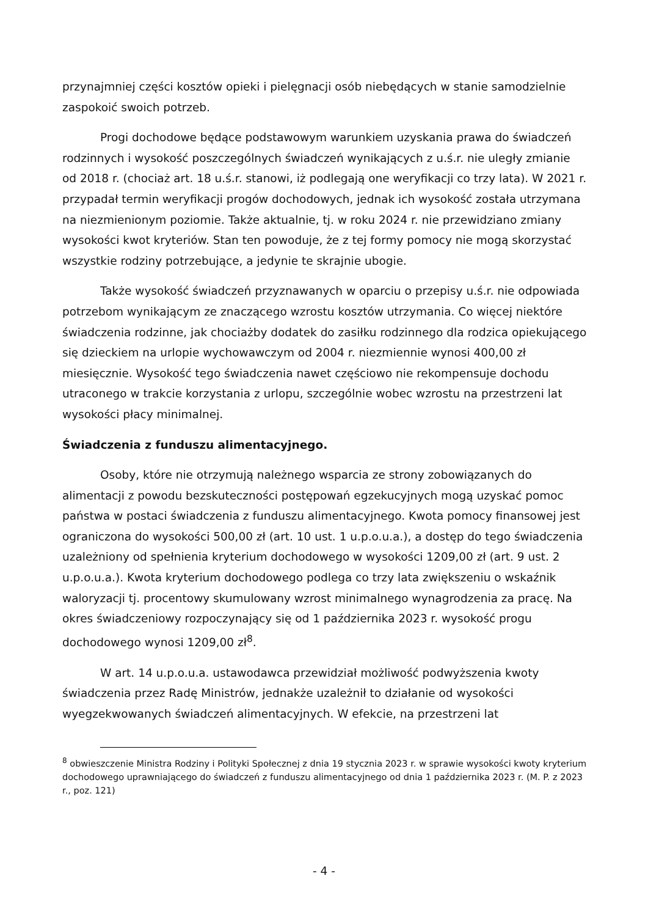przynajmniej części kosztów opieki i pielęgnacji osób niebędących w stanie samodzielnie zaspokoić swoich potrzeb.
Progi dochodowe będące podstawowym warunkiem uzyskania prawa do świadczeń rodzinnych i wysokość poszczególnych świadczeń wynikających z u.ś.r. nie uległy zmianie od 2018 r. (chociaż art. 18 u.ś.r. stanowi, iż podlegają one weryfikacji co trzy lata). W 2021 r. przypadał termin weryfikacji progów dochodowych, jednak ich wysokość została utrzymana na niezmienionym poziomie. Także aktualnie, tj. w roku 2024 r. nie przewidziano zmiany wysokości kwot kryteriów. Stan ten powoduje, że z tej formy pomocy nie mogą skorzystać wszystkie rodziny potrzebujące, a jedynie te skrajnie ubogie.
Także wysokość świadczeń przyznawanych w oparciu o przepisy u.ś.r. nie odpowiada potrzebom wynikającym ze znaczącego wzrostu kosztów utrzymania. Co więcej niektóre świadczenia rodzinne, jak chociażby dodatek do zasiłku rodzinnego dla rodzica opiekującego się dzieckiem na urlopie wychowawczym od 2004 r. niezmiennie wynosi 400,00 zł miesięcznie. Wysokość tego świadczenia nawet częściowo nie rekompensuje dochodu utraconego w trakcie korzystania z urlopu, szczególnie wobec wzrostu na przestrzeni lat wysokości płacy minimalnej.
Świadczenia z funduszu alimentacyjnego.
Osoby, które nie otrzymują należnego wsparcia ze strony zobowiązanych do alimentacji z powodu bezskuteczności postępowań egzekucyjnych mogą uzyskać pomoc państwa w postaci świadczenia z funduszu alimentacyjnego. Kwota pomocy finansowej jest ograniczona do wysokości 500,00 zł (art. 10 ust. 1 u.p.o.u.a.), a dostęp do tego świadczenia uzależniony od spełnienia kryterium dochodowego w wysokości 1209,00 zł (art. 9 ust. 2 u.p.o.u.a.). Kwota kryterium dochodowego podlega co trzy lata zwiększeniu o wskaźnik waloryzacji tj. procentowy skumulowany wzrost minimalnego wynagrodzenia za pracę. Na okres świadczeniowy rozpoczynający się od 1 października 2023 r. wysokość progu dochodowego wynosi 1209,00 zł<sup>8</sup>.
W art. 14 u.p.o.u.a. ustawodawca przewidział możliwość podwyższenia kwoty świadczenia przez Radę Ministrów, jednakże uzależnił to działanie od wysokości wyegzekwowanych świadczeń alimentacyjnych. W efekcie, na przestrzeni lat
<sup>8</sup> obwieszczenie Ministra Rodziny i Polityki Społecznej z dnia 19 stycznia 2023 r. w sprawie wysokości kwoty kryterium dochodowego uprawniającego do świadczeń z funduszu alimentacyjnego od dnia 1 października 2023 r. (M. P. z 2023 r., poz. 121)
- 4 -